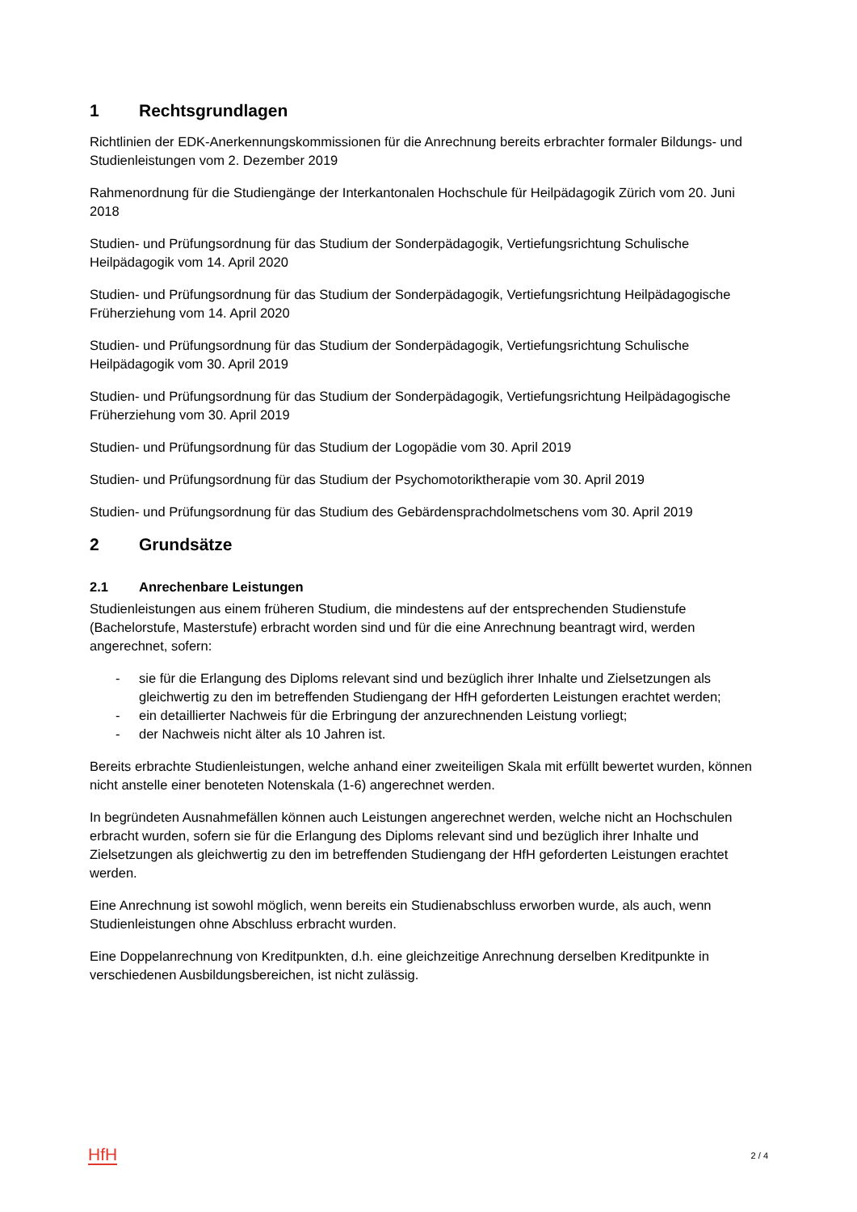1 Rechtsgrundlagen
Richtlinien der EDK-Anerkennungskommissionen für die Anrechnung bereits erbrachter formaler Bildungs- und Studienleistungen vom 2. Dezember 2019
Rahmenordnung für die Studiengänge der Interkantonalen Hochschule für Heilpädagogik Zürich vom 20. Juni 2018
Studien- und Prüfungsordnung für das Studium der Sonderpädagogik, Vertiefungsrichtung Schulische Heilpädagogik vom 14. April 2020
Studien- und Prüfungsordnung für das Studium der Sonderpädagogik, Vertiefungsrichtung Heilpädagogische Früherziehung vom 14. April 2020
Studien- und Prüfungsordnung für das Studium der Sonderpädagogik, Vertiefungsrichtung Schulische Heilpädagogik vom 30. April 2019
Studien- und Prüfungsordnung für das Studium der Sonderpädagogik, Vertiefungsrichtung Heilpädagogische Früherziehung vom 30. April 2019
Studien- und Prüfungsordnung für das Studium der Logopädie vom 30. April 2019
Studien- und Prüfungsordnung für das Studium der Psychomotoriktherapie vom 30. April 2019
Studien- und Prüfungsordnung für das Studium des Gebärdensprachdolmetschens vom 30. April 2019
2 Grundsätze
2.1 Anrechenbare Leistungen
Studienleistungen aus einem früheren Studium, die mindestens auf der entsprechenden Studienstufe (Bachelorstufe, Masterstufe) erbracht worden sind und für die eine Anrechnung beantragt wird, werden angerechnet, sofern:
- sie für die Erlangung des Diploms relevant sind und bezüglich ihrer Inhalte und Zielsetzungen als gleichwertig zu den im betreffenden Studiengang der HfH geforderten Leistungen erachtet werden;
- ein detaillierter Nachweis für die Erbringung der anzurechnenden Leistung vorliegt;
- der Nachweis nicht älter als 10 Jahren ist.
Bereits erbrachte Studienleistungen, welche anhand einer zweiteiligen Skala mit erfüllt bewertet wurden, können nicht anstelle einer benoteten Notenskala (1-6) angerechnet werden.
In begründeten Ausnahmefällen können auch Leistungen angerechnet werden, welche nicht an Hochschulen erbracht wurden, sofern sie für die Erlangung des Diploms relevant sind und bezüglich ihrer Inhalte und Zielsetzungen als gleichwertig zu den im betreffenden Studiengang der HfH geforderten Leistungen erachtet werden.
Eine Anrechnung ist sowohl möglich, wenn bereits ein Studienabschluss erworben wurde, als auch, wenn Studienleistungen ohne Abschluss erbracht wurden.
Eine Doppelanrechnung von Kreditpunkten, d.h. eine gleichzeitige Anrechnung derselben Kreditpunkte in verschiedenen Ausbildungsbereichen, ist nicht zulässig.
HfH 2 / 4